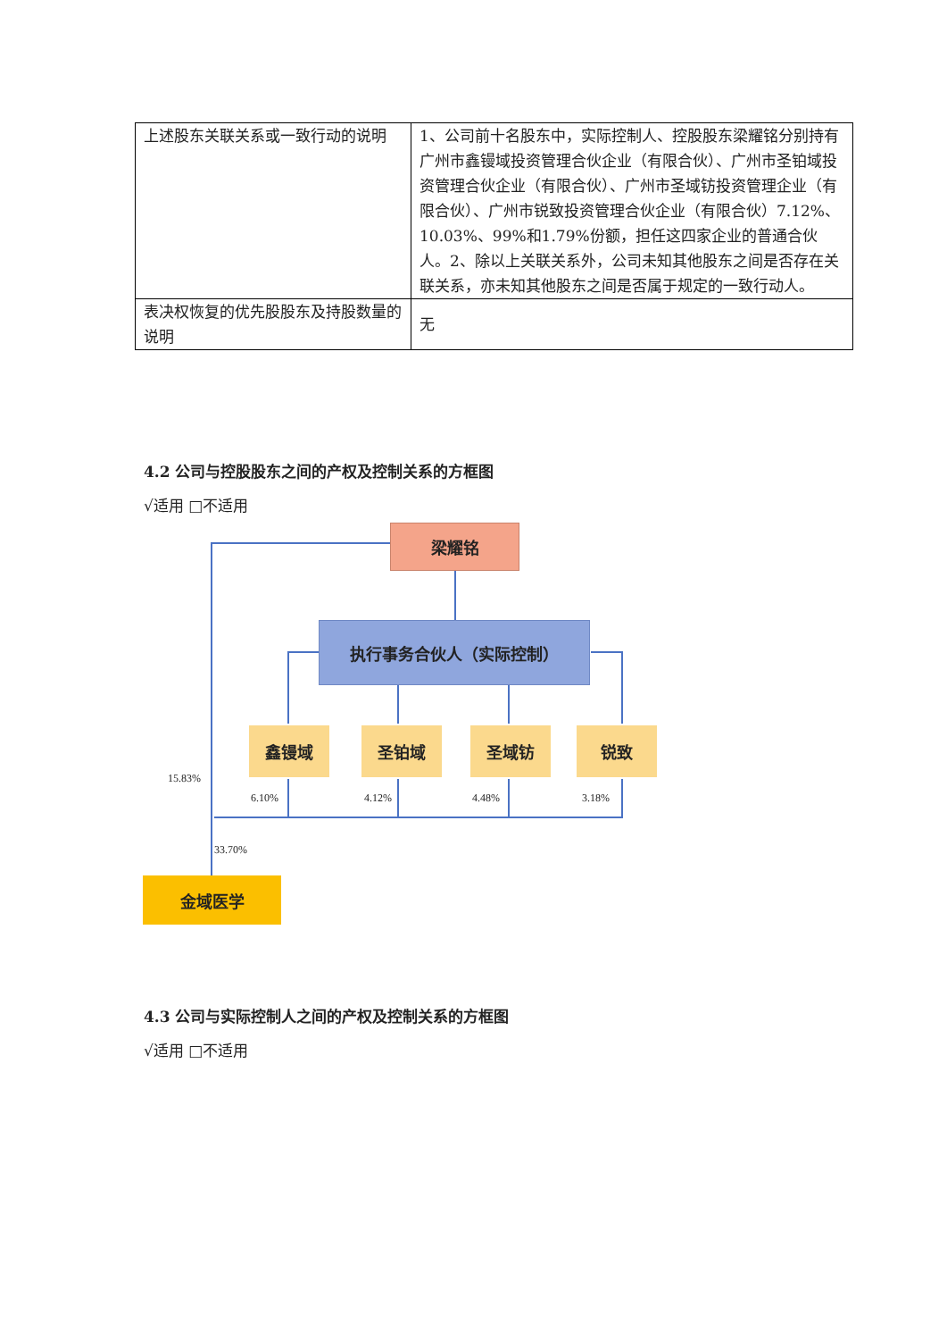| 上述股东关联关系或一致行动的说明 | 1、公司前十名股东中，实际控制人、控股股东梁耀铭分别持有广州市鑫镘域投资管理合伙企业（有限合伙）、广州市圣铂域投资管理合伙企业（有限合伙）、广州市圣域钫投资管理企业（有限合伙）、广州市锐致投资管理合伙企业（有限合伙）7.12%、10.03%、99%和1.79%份额，担任这四家企业的普通合伙人。2、除以上关联关系外，公司未知其他股东之间是否存在关联关系，亦未知其他股东之间是否属于规定的一致行动人。 |
| 表决权恢复的优先股股东及持股数量的说明 | 无 |
4.2 公司与控股股东之间的产权及控制关系的方框图
√适用 □不适用
梁耀铭
执行事务合伙人（实际控制）
鑫镘域 圣铂域 圣域钫 锐致
15.83%
6.10% 4.12% 4.48% 3.18%
33.70%
金域医学
4.3 公司与实际控制人之间的产权及控制关系的方框图
√适用 □不适用